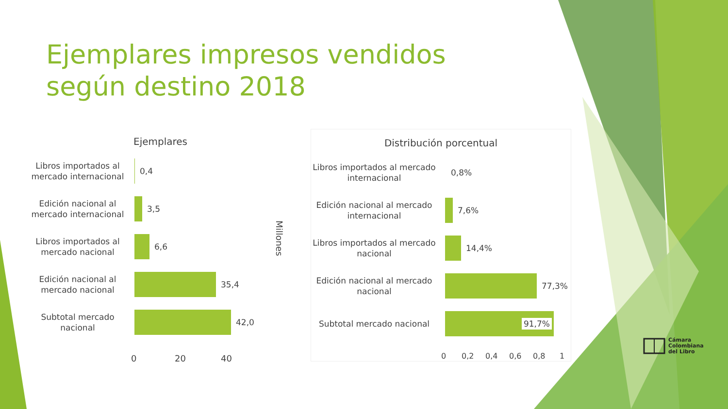Ejemplares impresos vendidos según destino 2018
Ejemplares
Libros importados al mercado internacional
0,4
Edición nacional al mercado internacional
3,5
Libros importados al mercado nacional
6,6
Edición nacional al mercado nacional
35,4
Subtotal mercado nacional
42,0
0 20 40
Millones
Distribución porcentual
Libros importados al mercado internacional
0,8%
Edición nacional al mercado internacional
7,6%
Libros importados al mercado nacional
14,4%
Edición nacional al mercado nacional
77,3%
Subtotal mercado nacional
91,7%
0 0,2 0,4 0,6 0,8 1
Cámara
Colombiana
del Libro